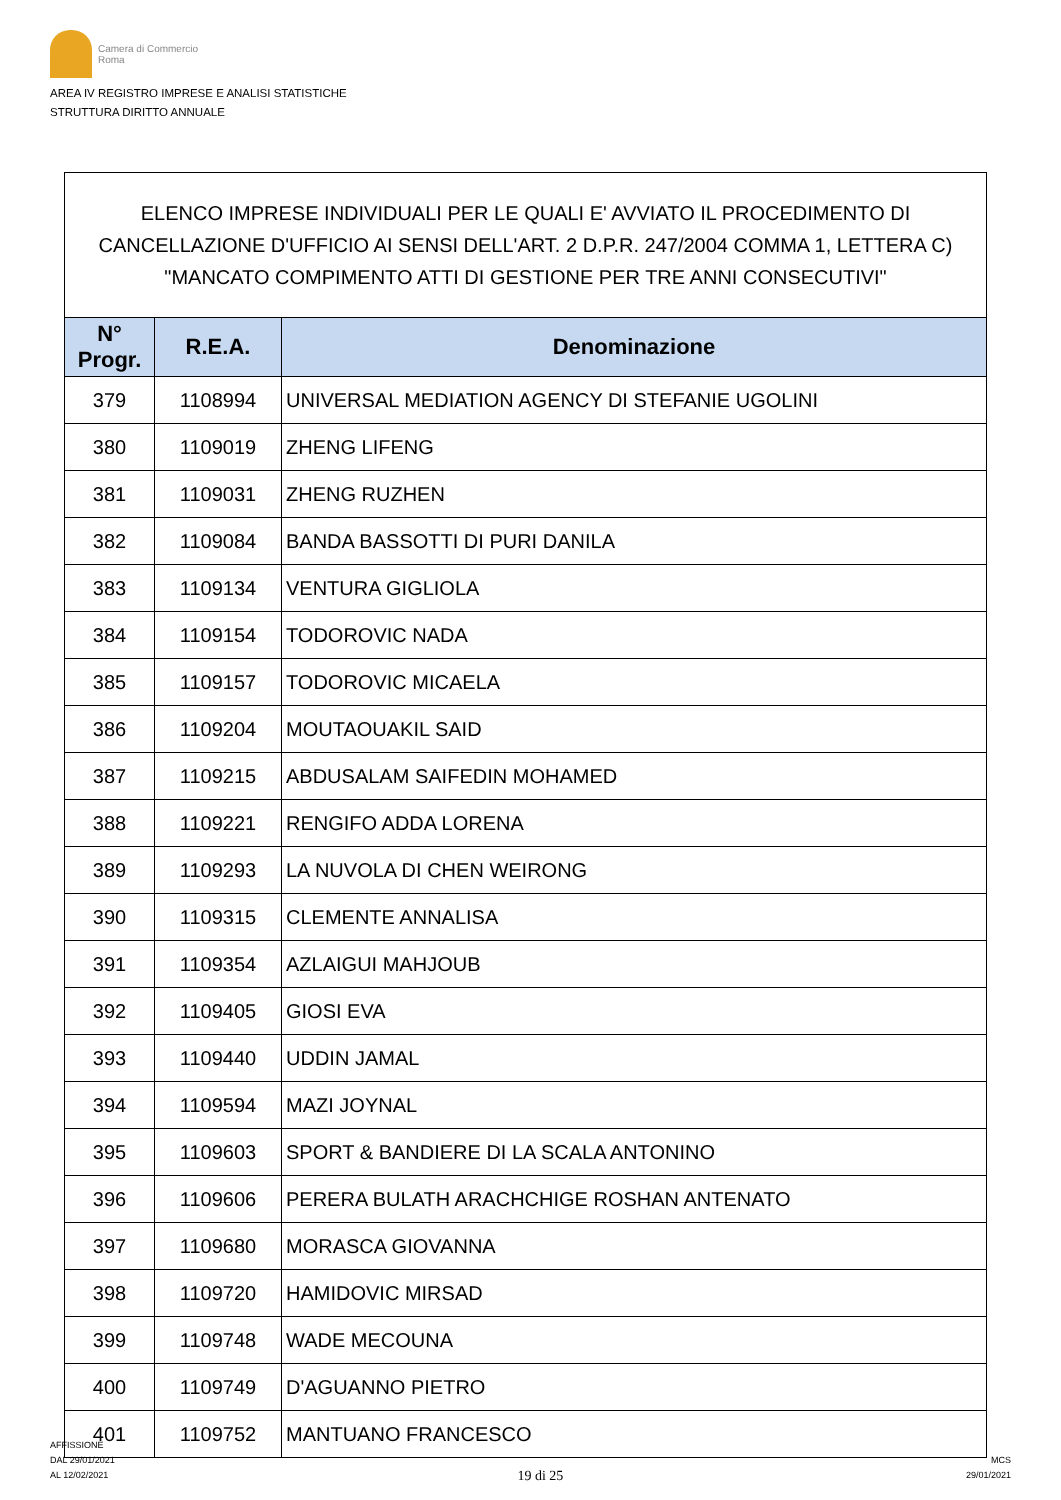Camera di Commercio
Roma
AREA IV REGISTRO IMPRESE E ANALISI STATISTICHE
STRUTTURA DIRITTO ANNUALE
| ELENCO IMPRESE INDIVIDUALI PER LE QUALI E' AVVIATO IL PROCEDIMENTO DI CANCELLAZIONE D'UFFICIO AI SENSI DELL'ART. 2 D.P.R. 247/2004 COMMA 1, LETTERA C) "MANCATO COMPIMENTO ATTI DI GESTIONE PER TRE ANNI CONSECUTIVI" | | |
| --- | --- | --- |
| N° Progr. | R.E.A. | Denominazione |
| 379 | 1108994 | UNIVERSAL MEDIATION AGENCY DI STEFANIE UGOLINI |
| 380 | 1109019 | ZHENG LIFENG |
| 381 | 1109031 | ZHENG RUZHEN |
| 382 | 1109084 | BANDA BASSOTTI DI PURI DANILA |
| 383 | 1109134 | VENTURA GIGLIOLA |
| 384 | 1109154 | TODOROVIC NADA |
| 385 | 1109157 | TODOROVIC MICAELA |
| 386 | 1109204 | MOUTAOUAKIL SAID |
| 387 | 1109215 | ABDUSALAM SAIFEDIN MOHAMED |
| 388 | 1109221 | RENGIFO ADDA LORENA |
| 389 | 1109293 | LA NUVOLA DI CHEN WEIRONG |
| 390 | 1109315 | CLEMENTE ANNALISA |
| 391 | 1109354 | AZLAIGUI MAHJOUB |
| 392 | 1109405 | GIOSI EVA |
| 393 | 1109440 | UDDIN JAMAL |
| 394 | 1109594 | MAZI JOYNAL |
| 395 | 1109603 | SPORT & BANDIERE DI LA SCALA ANTONINO |
| 396 | 1109606 | PERERA BULATH ARACHCHIGE ROSHAN ANTENATO |
| 397 | 1109680 | MORASCA GIOVANNA |
| 398 | 1109720 | HAMIDOVIC MIRSAD |
| 399 | 1109748 | WADE MECOUNA |
| 400 | 1109749 | D'AGUANNO PIETRO |
| 401 | 1109752 | MANTUANO FRANCESCO |
AFFISSIONE
DAL 29/01/2021
AL 12/02/2021
19 di 25
MCS
29/01/2021